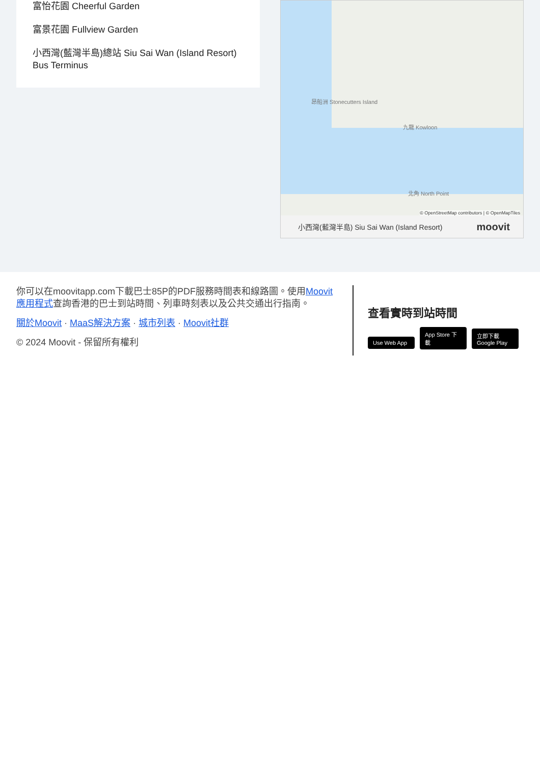富怡花園 Cheerful Garden
富景花園 Fullview Garden
小西灣(藍灣半島)總站 Siu Sai Wan (Island Resort) Bus Terminus
九龍 Kowloon
昂船洲 Stonecutters Island
北角 North Point
© OpenStreetMap contributors | © OpenMapTiles
小西灣(藍灣半島) Siu Sai Wan (Island Resort) moovit
你可以在moovitapp.com下載巴士85P的PDF服務時間表和線路圖。使用Moovit 應用程式查詢香港的巴士到站時間、列車時刻表以及公共交通出行指南。
關於Moovit · MaaS解決方案 · 城市列表 · Moovit社群
© 2024 Moovit - 保留所有權利
查看實時到站時間
Use Web App App Store 下載 立即下載 Google Play